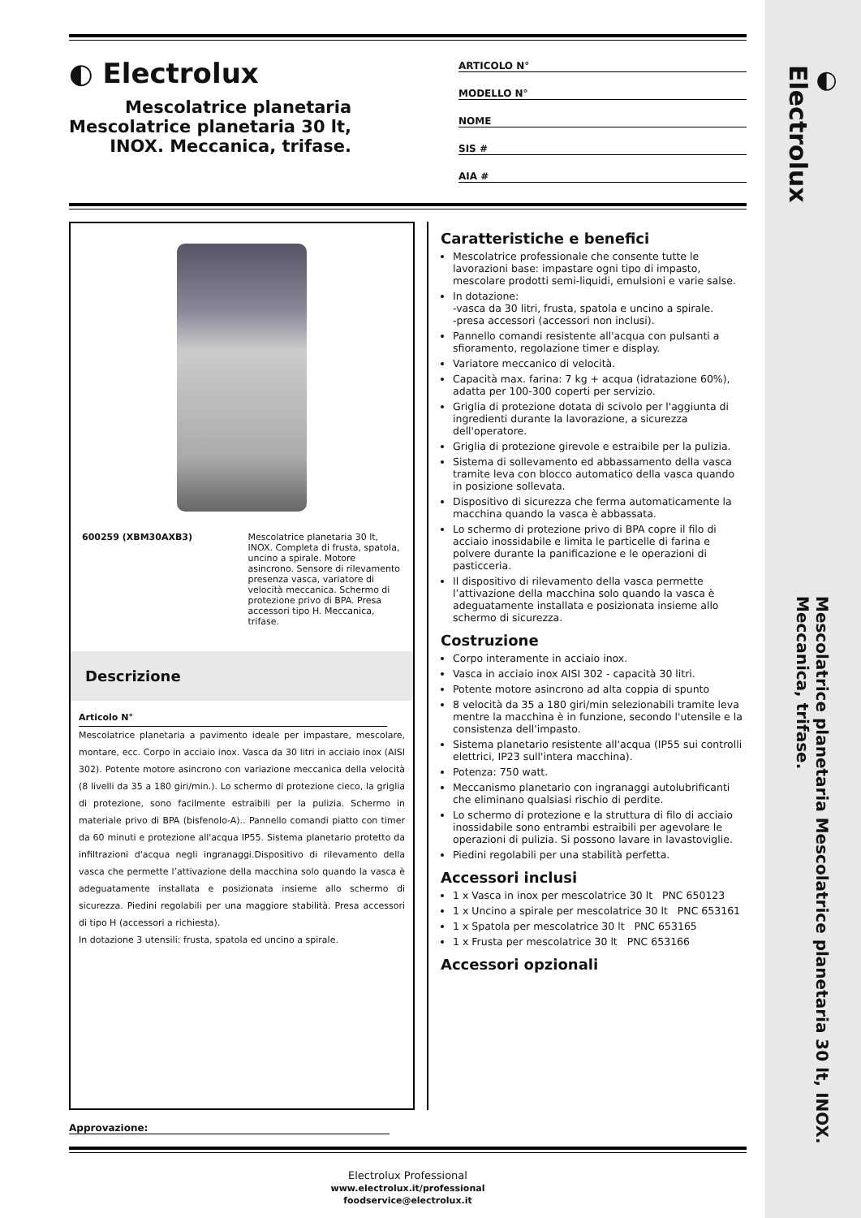◐ Electrolux
Mescolatrice planetaria Mescolatrice planetaria 30 lt, INOX. Meccanica, trifase.
◐ Electrolux
Mescolatrice planetaria
Mescolatrice planetaria 30 lt,
INOX. Meccanica, trifase.
ARTICOLO N°
MODELLO N°
NOME
SIS #
AIA #
600259 (XBM30AXB3) Mescolatrice planetaria 30 lt, INOX. Completa di frusta, spatola, uncino a spirale. Motore asincrono. Sensore di rilevamento presenza vasca, variatore di velocità meccanica. Schermo di protezione privo di BPA. Presa accessori tipo H. Meccanica, trifase.
Descrizione
Articolo N°
Mescolatrice planetaria a pavimento ideale per impastare, mescolare, montare, ecc. Corpo in acciaio inox. Vasca da 30 litri in acciaio inox (AISI 302). Potente motore asincrono con variazione meccanica della velocità (8 livelli da 35 a 180 giri/min.). Lo schermo di protezione cieco, la griglia di protezione, sono facilmente estraibili per la pulizia. Schermo in materiale privo di BPA (bisfenolo-A).. Pannello comandi piatto con timer da 60 minuti e protezione all'acqua IP55. Sistema planetario protetto da infiltrazioni d'acqua negli ingranaggi.Dispositivo di rilevamento della vasca che permette l’attivazione della macchina solo quando la vasca è adeguatamente installata e posizionata insieme allo schermo di sicurezza. Piedini regolabili per una maggiore stabilità. Presa accessori di tipo H (accessori a richiesta).
In dotazione 3 utensili: frusta, spatola ed uncino a spirale.
Caratteristiche e benefici
Mescolatrice professionale che consente tutte le lavorazioni base: impastare ogni tipo di impasto, mescolare prodotti semi-liquidi, emulsioni e varie salse.
In dotazione:
-vasca da 30 litri, frusta, spatola e uncino a spirale.
-presa accessori (accessori non inclusi).
Pannello comandi resistente all'acqua con pulsanti a sfioramento, regolazione timer e display.
Variatore meccanico di velocità.
Capacità max. farina: 7 kg + acqua (idratazione 60%), adatta per 100-300 coperti per servizio.
Griglia di protezione dotata di scivolo per l'aggiunta di ingredienti durante la lavorazione, a sicurezza dell'operatore.
Griglia di protezione girevole e estraibile per la pulizia.
Sistema di sollevamento ed abbassamento della vasca tramite leva con blocco automatico della vasca quando in posizione sollevata.
Dispositivo di sicurezza che ferma automaticamente la macchina quando la vasca è abbassata.
Lo schermo di protezione privo di BPA copre il filo di acciaio inossidabile e limita le particelle di farina e polvere durante la panificazione e le operazioni di pasticceria.
Il dispositivo di rilevamento della vasca permette l’attivazione della macchina solo quando la vasca è adeguatamente installata e posizionata insieme allo schermo di sicurezza.
Costruzione
Corpo interamente in acciaio inox.
Vasca in acciaio inox AISI 302 - capacità 30 litri.
Potente motore asincrono ad alta coppia di spunto
8 velocità da 35 a 180 giri/min selezionabili tramite leva mentre la macchina è in funzione, secondo l'utensile e la consistenza dell'impasto.
Sistema planetario resistente all'acqua (IP55 sui controlli elettrici, IP23 sull'intera macchina).
Potenza: 750 watt.
Meccanismo planetario con ingranaggi autolubrificanti che eliminano qualsiasi rischio di perdite.
Lo schermo di protezione e la struttura di filo di acciaio inossidabile sono entrambi estraibili per agevolare le operazioni di pulizia. Si possono lavare in lavastoviglie.
Piedini regolabili per una stabilità perfetta.
Accessori inclusi
1 x Vasca in inox per mescolatrice 30 lt PNC 650123
1 x Uncino a spirale per mescolatrice 30 lt PNC 653161
1 x Spatola per mescolatrice 30 lt PNC 653165
1 x Frusta per mescolatrice 30 lt PNC 653166
Accessori opzionali
Approvazione:
Electrolux Professional
www.electrolux.it/professional
foodservice@electrolux.it